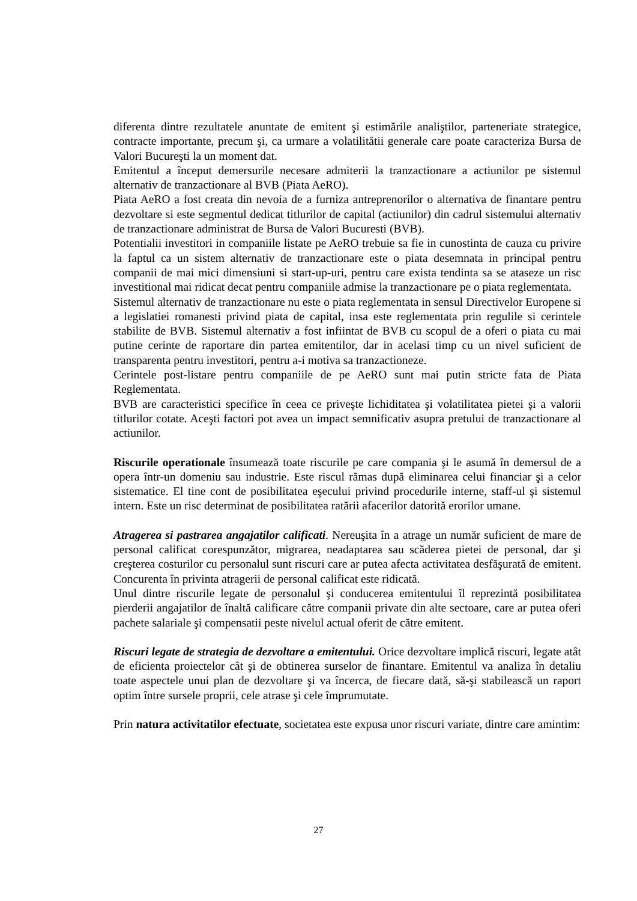diferenta dintre rezultatele anuntate de emitent şi estimările analiştilor, parteneriate strategice, contracte importante, precum şi, ca urmare a volatilitătii generale care poate caracteriza Bursa de Valori Bucureşti la un moment dat.
Emitentul a început demersurile necesare admiterii la tranzactionare a actiunilor pe sistemul alternativ de tranzactionare al BVB (Piata AeRO).
Piata AeRO a fost creata din nevoia de a furniza antreprenorilor o alternativa de finantare pentru dezvoltare si este segmentul dedicat titlurilor de capital (actiunilor) din cadrul sistemului alternativ de tranzactionare administrat de Bursa de Valori Bucuresti (BVB).
Potentialii investitori in companiile listate pe AeRO trebuie sa fie in cunostinta de cauza cu privire la faptul ca un sistem alternativ de tranzactionare este o piata desemnata in principal pentru companii de mai mici dimensiuni si start-up-uri, pentru care exista tendinta sa se ataseze un risc investitional mai ridicat decat pentru companiile admise la tranzactionare pe o piata reglementata.
Sistemul alternativ de tranzactionare nu este o piata reglementata in sensul Directivelor Europene si a legislatiei romanesti privind piata de capital, insa este reglementata prin regulile si cerintele stabilite de BVB. Sistemul alternativ a fost infiintat de BVB cu scopul de a oferi o piata cu mai putine cerinte de raportare din partea emitentilor, dar in acelasi timp cu un nivel suficient de transparenta pentru investitori, pentru a-i motiva sa tranzactioneze.
Cerintele post-listare pentru companiile de pe AeRO sunt mai putin stricte fata de Piata Reglementata.
BVB are caracteristici specifice în ceea ce priveşte lichiditatea şi volatilitatea pietei şi a valorii titlurilor cotate. Aceşti factori pot avea un impact semnificativ asupra pretului de tranzactionare al actiunilor.
Riscurile operationale însumează toate riscurile pe care compania şi le asumă în demersul de a opera într-un domeniu sau industrie. Este riscul rămas după eliminarea celui financiar şi a celor sistematice. El tine cont de posibilitatea eşecului privind procedurile interne, staff-ul şi sistemul intern. Este un risc determinat de posibilitatea ratării afacerilor datorită erorilor umane.
Atragerea si pastrarea angajatilor calificati. Nereuşita în a atrage un număr suficient de mare de personal calificat corespunzător, migrarea, neadaptarea sau scăderea pietei de personal, dar şi creşterea costurilor cu personalul sunt riscuri care ar putea afecta activitatea desfăşurată de emitent. Concurenta în privinta atragerii de personal calificat este ridicată.
Unul dintre riscurile legate de personalul şi conducerea emitentului îl reprezintă posibilitatea pierderii angajatilor de înaltă calificare către companii private din alte sectoare, care ar putea oferi pachete salariale şi compensatii peste nivelul actual oferit de către emitent.
Riscuri legate de strategia de dezvoltare a emitentului. Orice dezvoltare implică riscuri, legate atât de eficienta proiectelor cât şi de obtinerea surselor de finantare. Emitentul va analiza în detaliu toate aspectele unui plan de dezvoltare şi va încerca, de fiecare dată, să-şi stabilească un raport optim între sursele proprii, cele atrase şi cele împrumutate.
Prin natura activitatilor efectuate, societatea este expusa unor riscuri variate, dintre care amintim:
27